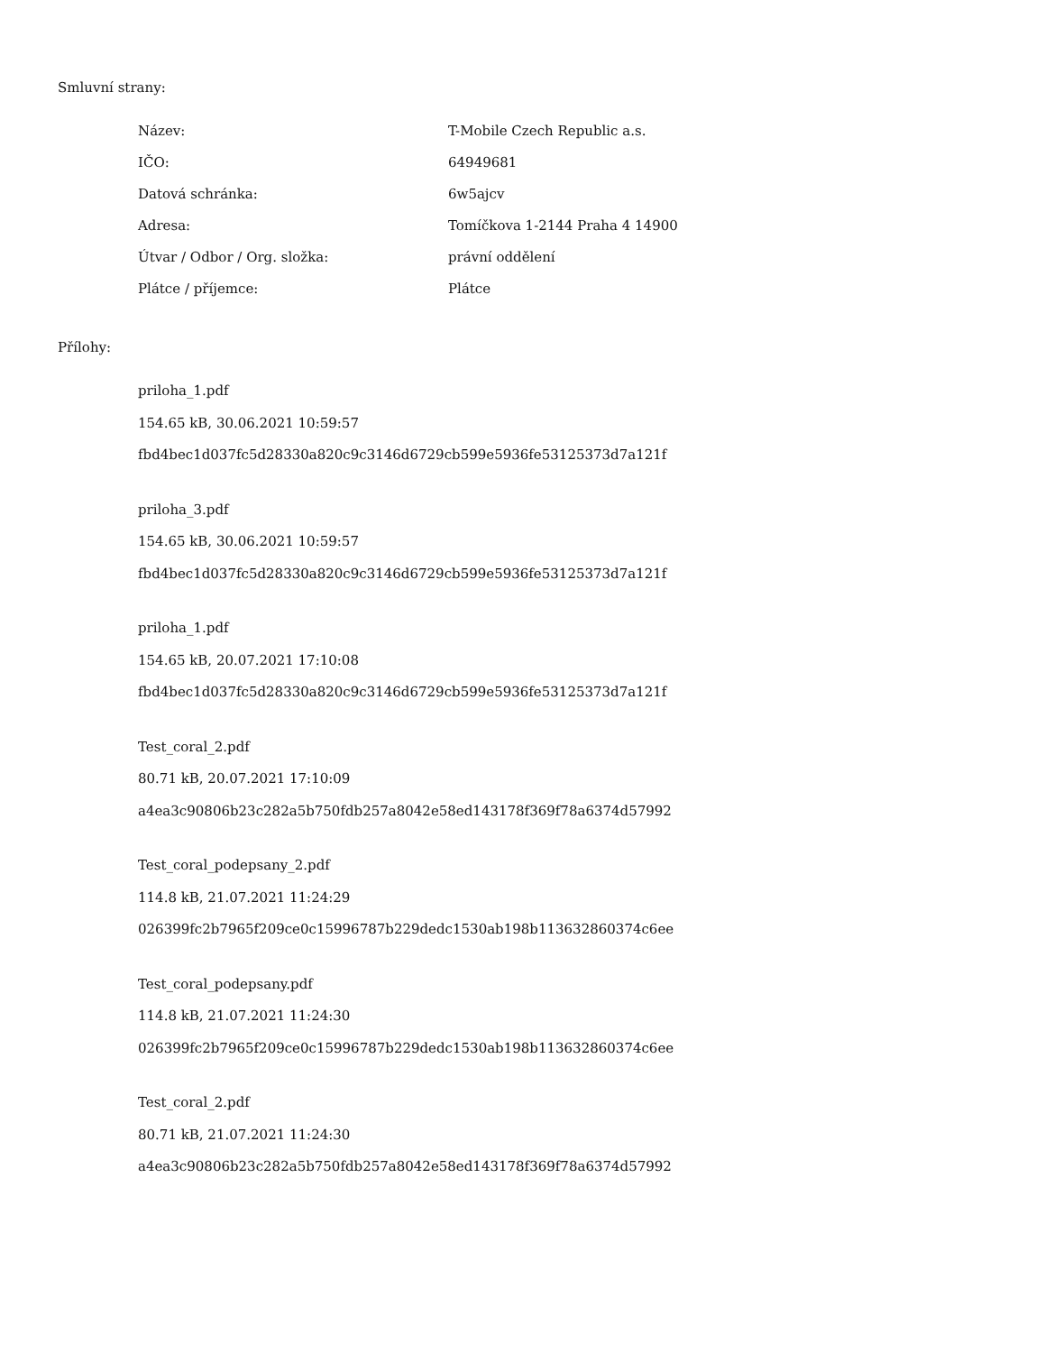Smluvní strany:
| Název: | T-Mobile Czech Republic a.s. |
| IČO: | 64949681 |
| Datová schránka: | 6w5ajcv |
| Adresa: | Tomíčkova 1-2144 Praha 4 14900 |
| Útvar / Odbor / Org. složka: | právní oddělení |
| Plátce / příjemce: | Plátce |
Přílohy:
priloha_1.pdf
154.65 kB, 30.06.2021 10:59:57
fbd4bec1d037fc5d28330a820c9c3146d6729cb599e5936fe53125373d7a121f
priloha_3.pdf
154.65 kB, 30.06.2021 10:59:57
fbd4bec1d037fc5d28330a820c9c3146d6729cb599e5936fe53125373d7a121f
priloha_1.pdf
154.65 kB, 20.07.2021 17:10:08
fbd4bec1d037fc5d28330a820c9c3146d6729cb599e5936fe53125373d7a121f
Test_coral_2.pdf
80.71 kB, 20.07.2021 17:10:09
a4ea3c90806b23c282a5b750fdb257a8042e58ed143178f369f78a6374d57992
Test_coral_podepsany_2.pdf
114.8 kB, 21.07.2021 11:24:29
026399fc2b7965f209ce0c15996787b229dedc1530ab198b113632860374c6ee
Test_coral_podepsany.pdf
114.8 kB, 21.07.2021 11:24:30
026399fc2b7965f209ce0c15996787b229dedc1530ab198b113632860374c6ee
Test_coral_2.pdf
80.71 kB, 21.07.2021 11:24:30
a4ea3c90806b23c282a5b750fdb257a8042e58ed143178f369f78a6374d57992